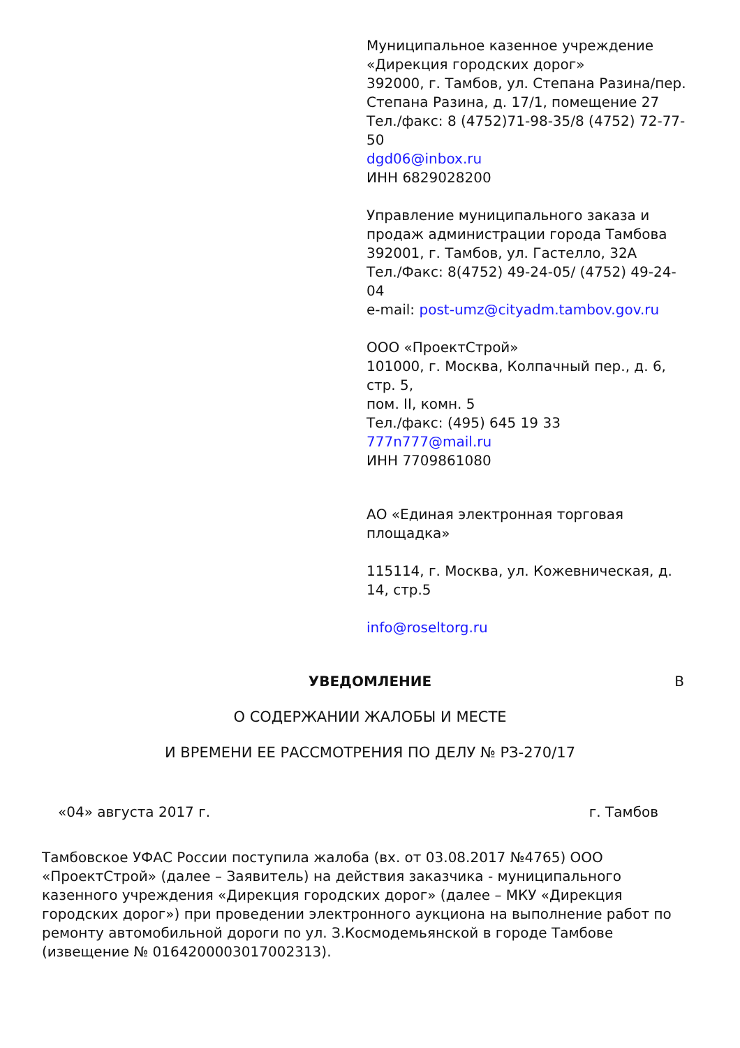Муниципальное казенное учреждение «Дирекция городских дорог»
392000, г. Тамбов, ул. Степана Разина/пер. Степана Разина, д. 17/1, помещение 27
Тел./факс: 8 (4752)71-98-35/8 (4752) 72-77-50
dgd06@inbox.ru
ИНН 6829028200
Управление муниципального заказа и продаж администрации города Тамбова
392001, г. Тамбов, ул. Гастелло, 32А
Тел./Факс: 8(4752) 49-24-05/ (4752) 49-24-04
e-mail: post-umz@cityadm.tambov.gov.ru
ООО «ПроектСтрой»
101000, г. Москва, Колпачный пер., д. 6, стр. 5,
пом. II, комн. 5
Тел./факс: (495) 645 19 33
777n777@mail.ru
ИНН 7709861080
АО «Единая электронная торговая площадка»
115114, г. Москва, ул. Кожевническая, д. 14, стр.5
info@roseltorg.ru
УВЕДОМЛЕНИЕ В
О СОДЕРЖАНИИ ЖАЛОБЫ И МЕСТЕ
И ВРЕМЕНИ ЕЕ РАССМОТРЕНИЯ ПО ДЕЛУ № РЗ-270/17
«04» августа 2017 г. г. Тамбов
Тамбовское УФАС России поступила жалоба (вх. от 03.08.2017 №4765) ООО «ПроектСтрой» (далее – Заявитель) на действия заказчика - муниципального казенного учреждения «Дирекция городских дорог» (далее – МКУ «Дирекция городских дорог») при проведении электронного аукциона на выполнение работ по ремонту автомобильной дороги по ул. З.Космодемьянской в городе Тамбове (извещение № 0164200003017002313).